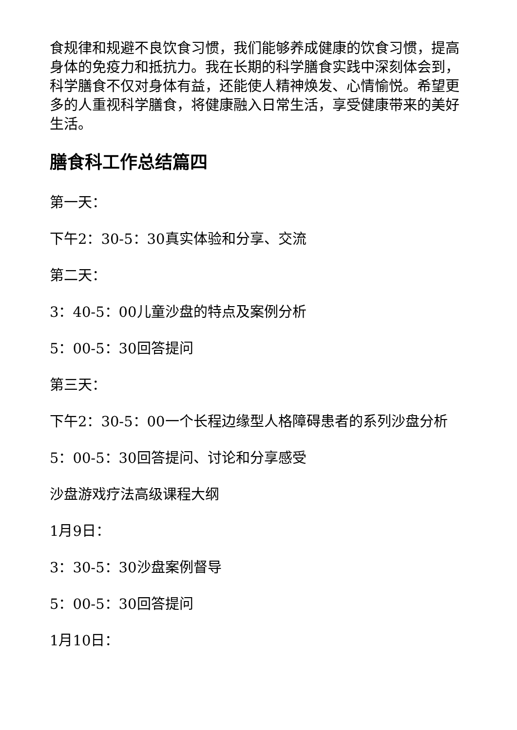食规律和规避不良饮食习惯，我们能够养成健康的饮食习惯，提高身体的免疫力和抵抗力。我在长期的科学膳食实践中深刻体会到，科学膳食不仅对身体有益，还能使人精神焕发、心情愉悦。希望更多的人重视科学膳食，将健康融入日常生活，享受健康带来的美好生活。
膳食科工作总结篇四
第一天：
下午2：30-5：30真实体验和分享、交流
第二天：
3：40-5：00儿童沙盘的特点及案例分析
5：00-5：30回答提问
第三天：
下午2：30-5：00一个长程边缘型人格障碍患者的系列沙盘分析
5：00-5：30回答提问、讨论和分享感受
沙盘游戏疗法高级课程大纲
1月9日：
3：30-5：30沙盘案例督导
5：00-5：30回答提问
1月10日：